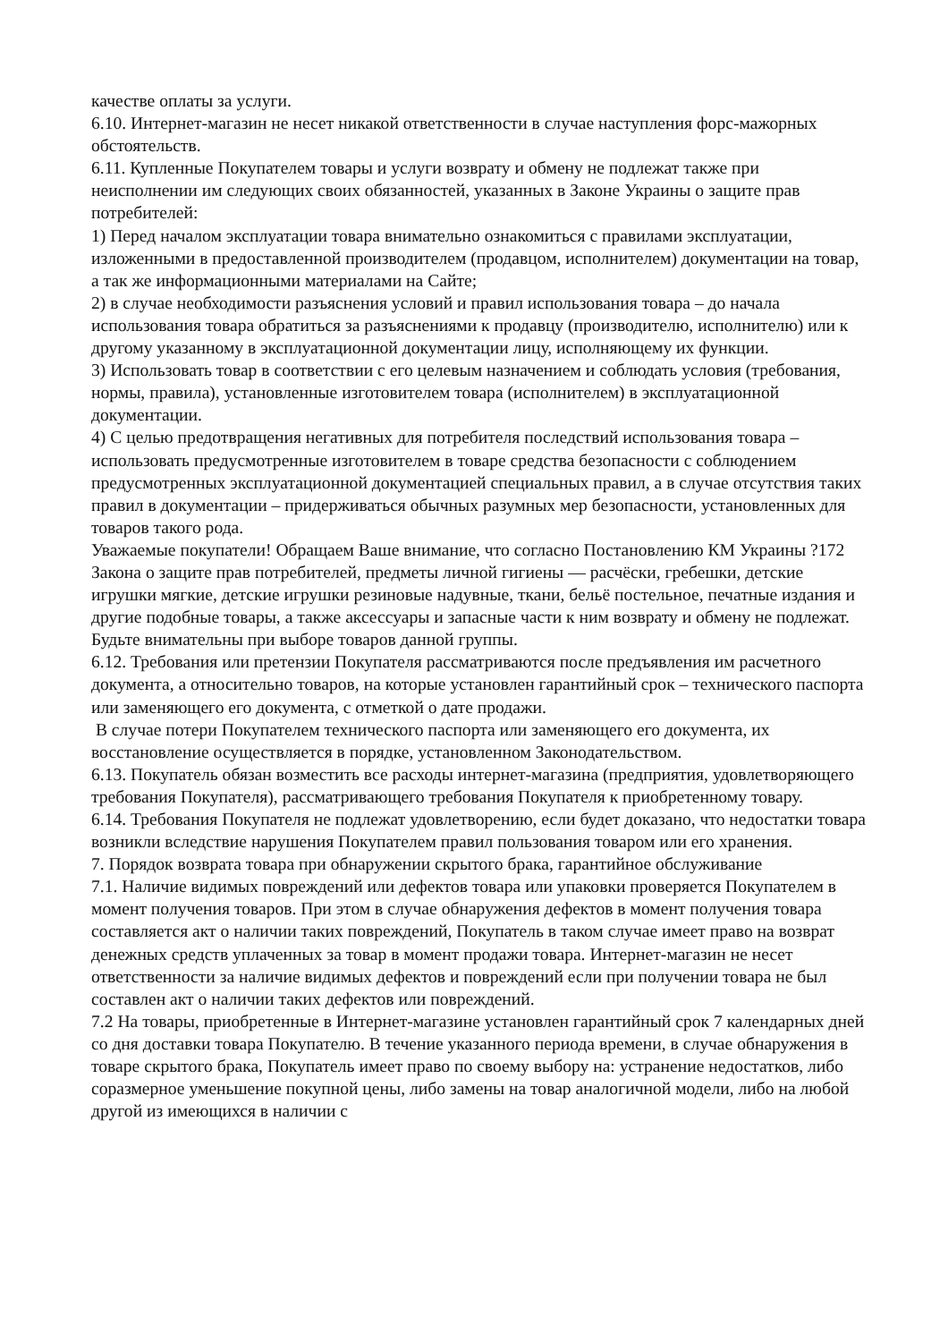качестве оплаты за услуги.
6.10. Интернет-магазин не несет никакой ответственности в случае наступления форс-мажорных обстоятельств.
6.11. Купленные Покупателем товары и услуги возврату и обмену не подлежат также при неисполнении им следующих своих обязанностей, указанных в Законе Украины о защите прав потребителей:
1) Перед началом эксплуатации товара внимательно ознакомиться с правилами эксплуатации, изложенными в предоставленной производителем (продавцом, исполнителем) документации на товар, а так же информационными материалами на Сайте;
2) в случае необходимости разъяснения условий и правил использования товара – до начала использования товара обратиться за разъяснениями к продавцу (производителю, исполнителю) или к другому указанному в эксплуатационной документации лицу, исполняющему их функции.
3) Использовать товар в соответствии с его целевым назначением и соблюдать условия (требования, нормы, правила), установленные изготовителем товара (исполнителем) в эксплуатационной документации.
4) С целью предотвращения негативных для потребителя последствий использования товара – использовать предусмотренные изготовителем в товаре средства безопасности с соблюдением предусмотренных эксплуатационной документацией специальных правил, а в случае отсутствия таких правил в документации – придерживаться обычных разумных мер безопасности, установленных для товаров такого рода.
Уважаемые покупатели! Обращаем Ваше внимание, что согласно Постановлению КМ Украины ?172 Закона о защите прав потребителей, предметы личной гигиены — расчёски, гребешки, детские игрушки мягкие, детские игрушки резиновые надувные, ткани, бельё постельное, печатные издания и другие подобные товары, а также аксессуары и запасные части к ним возврату и обмену не подлежат. Будьте внимательны при выборе товаров данной группы.
6.12. Требования или претензии Покупателя рассматриваются после предъявления им расчетного документа, а относительно товаров, на которые установлен гарантийный срок – технического паспорта или заменяющего его документа, с отметкой о дате продажи.
В случае потери Покупателем технического паспорта или заменяющего его документа, их восстановление осуществляется в порядке, установленном Законодательством.
6.13. Покупатель обязан возместить все расходы интернет-магазина (предприятия, удовлетворяющего требования Покупателя), рассматривающего требования Покупателя к приобретенному товару.
6.14. Требования Покупателя не подлежат удовлетворению, если будет доказано, что недостатки товара возникли вследствие нарушения Покупателем правил пользования товаром или его хранения.
7. Порядок возврата товара при обнаружении скрытого брака, гарантийное обслуживание
7.1. Наличие видимых повреждений или дефектов товара или упаковки проверяется Покупателем в момент получения товаров. При этом в случае обнаружения дефектов в момент получения товара составляется акт о наличии таких повреждений, Покупатель в таком случае имеет право на возврат денежных средств уплаченных за товар в момент продажи товара. Интернет-магазин не несет ответственности за наличие видимых дефектов и повреждений если при получении товара не был составлен акт о наличии таких дефектов или повреждений.
7.2 На товары, приобретенные в Интернет-магазине установлен гарантийный срок 7 календарных дней со дня доставки товара Покупателю. В течение указанного периода времени, в случае обнаружения в товаре скрытого брака, Покупатель имеет право по своему выбору на: устранение недостатков, либо соразмерное уменьшение покупной цены, либо замены на товар аналогичной модели, либо на любой другой из имеющихся в наличии с